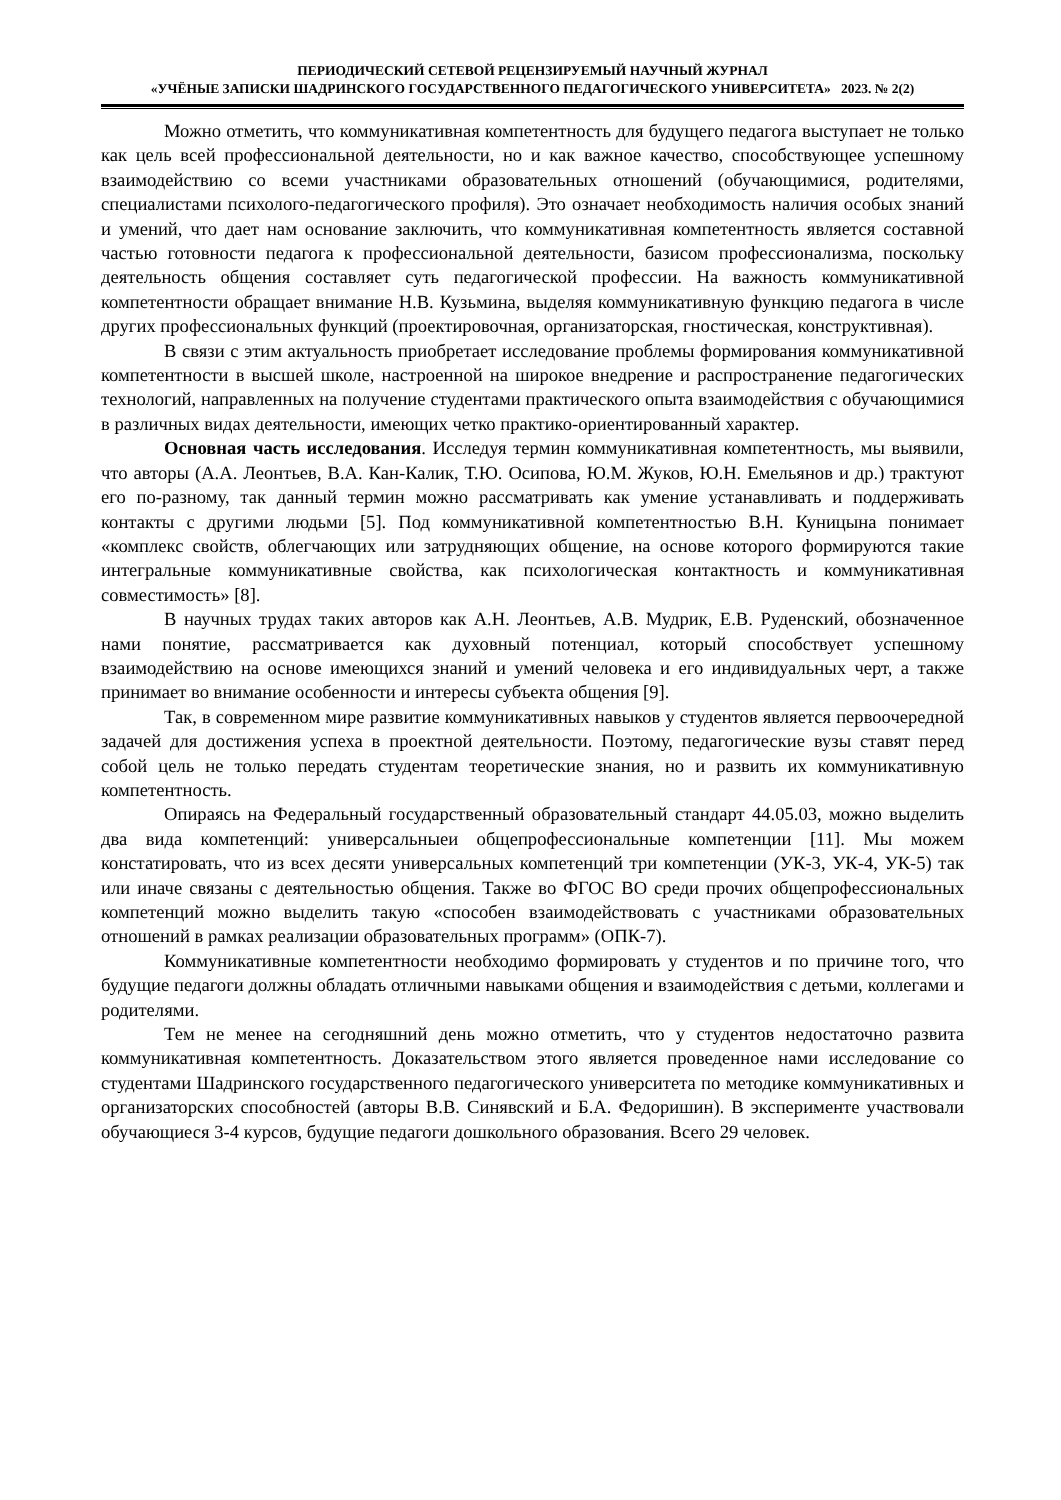ПЕРИОДИЧЕСКИЙ СЕТЕВОЙ РЕЦЕНЗИРУЕМЫЙ НАУЧНЫЙ ЖУРНАЛ
«УЧЁНЫЕ ЗАПИСКИ ШАДРИНСКОГО ГОСУДАРСТВЕННОГО ПЕДАГОГИЧЕСКОГО УНИВЕРСИТЕТА» 2023. № 2(2)
Можно отметить, что коммуникативная компетентность для будущего педагога выступает не только как цель всей профессиональной деятельности, но и как важное качество, способствующее успешному взаимодействию со всеми участниками образовательных отношений (обучающимися, родителями, специалистами психолого-педагогического профиля). Это означает необходимость наличия особых знаний и умений, что дает нам основание заключить, что коммуникативная компетентность является составной частью готовности педагога к профессиональной деятельности, базисом профессионализма, поскольку деятельность общения составляет суть педагогической профессии. На важность коммуникативной компетентности обращает внимание Н.В. Кузьмина, выделяя коммуникативную функцию педагога в числе других профессиональных функций (проектировочная, организаторская, гностическая, конструктивная).
В связи с этим актуальность приобретает исследование проблемы формирования коммуникативной компетентности в высшей школе, настроенной на широкое внедрение и распространение педагогических технологий, направленных на получение студентами практического опыта взаимодействия с обучающимися в различных видах деятельности, имеющих четко практико-ориентированный характер.
Основная часть исследования. Исследуя термин коммуникативная компетентность, мы выявили, что авторы (А.А. Леонтьев, В.А. Кан-Калик, Т.Ю. Осипова, Ю.М. Жуков, Ю.Н. Емельянов и др.) трактуют его по-разному, так данный термин можно рассматривать как умение устанавливать и поддерживать контакты с другими людьми [5]. Под коммуникативной компетентностью В.Н. Куницына понимает «комплекс свойств, облегчающих или затрудняющих общение, на основе которого формируются такие интегральные коммуникативные свойства, как психологическая контактность и коммуникативная совместимость» [8].
В научных трудах таких авторов как А.Н. Леонтьев, А.В. Мудрик, Е.В. Руденский, обозначенное нами понятие, рассматривается как духовный потенциал, который способствует успешному взаимодействию на основе имеющихся знаний и умений человека и его индивидуальных черт, а также принимает во внимание особенности и интересы субъекта общения [9].
Так, в современном мире развитие коммуникативных навыков у студентов является первоочередной задачей для достижения успеха в проектной деятельности. Поэтому, педагогические вузы ставят перед собой цель не только передать студентам теоретические знания, но и развить их коммуникативную компетентность.
Опираясь на Федеральный государственный образовательный стандарт 44.05.03, можно выделить два вида компетенций: универсальныеи общепрофессиональные компетенции [11]. Мы можем констатировать, что из всех десяти универсальных компетенций три компетенции (УК-3, УК-4, УК-5) так или иначе связаны с деятельностью общения. Также во ФГОС ВО среди прочих общепрофессиональных компетенций можно выделить такую «способен взаимодействовать с участниками образовательных отношений в рамках реализации образовательных программ» (ОПК-7).
Коммуникативные компетентности необходимо формировать у студентов и по причине того, что будущие педагоги должны обладать отличными навыками общения и взаимодействия с детьми, коллегами и родителями.
Тем не менее на сегодняшний день можно отметить, что у студентов недостаточно развита коммуникативная компетентность. Доказательством этого является проведенное нами исследование со студентами Шадринского государственного педагогического университета по методике коммуникативных и организаторских способностей (авторы В.В. Синявский и Б.А. Федоришин). В эксперименте участвовали обучающиеся 3-4 курсов, будущие педагоги дошкольного образования. Всего 29 человек.